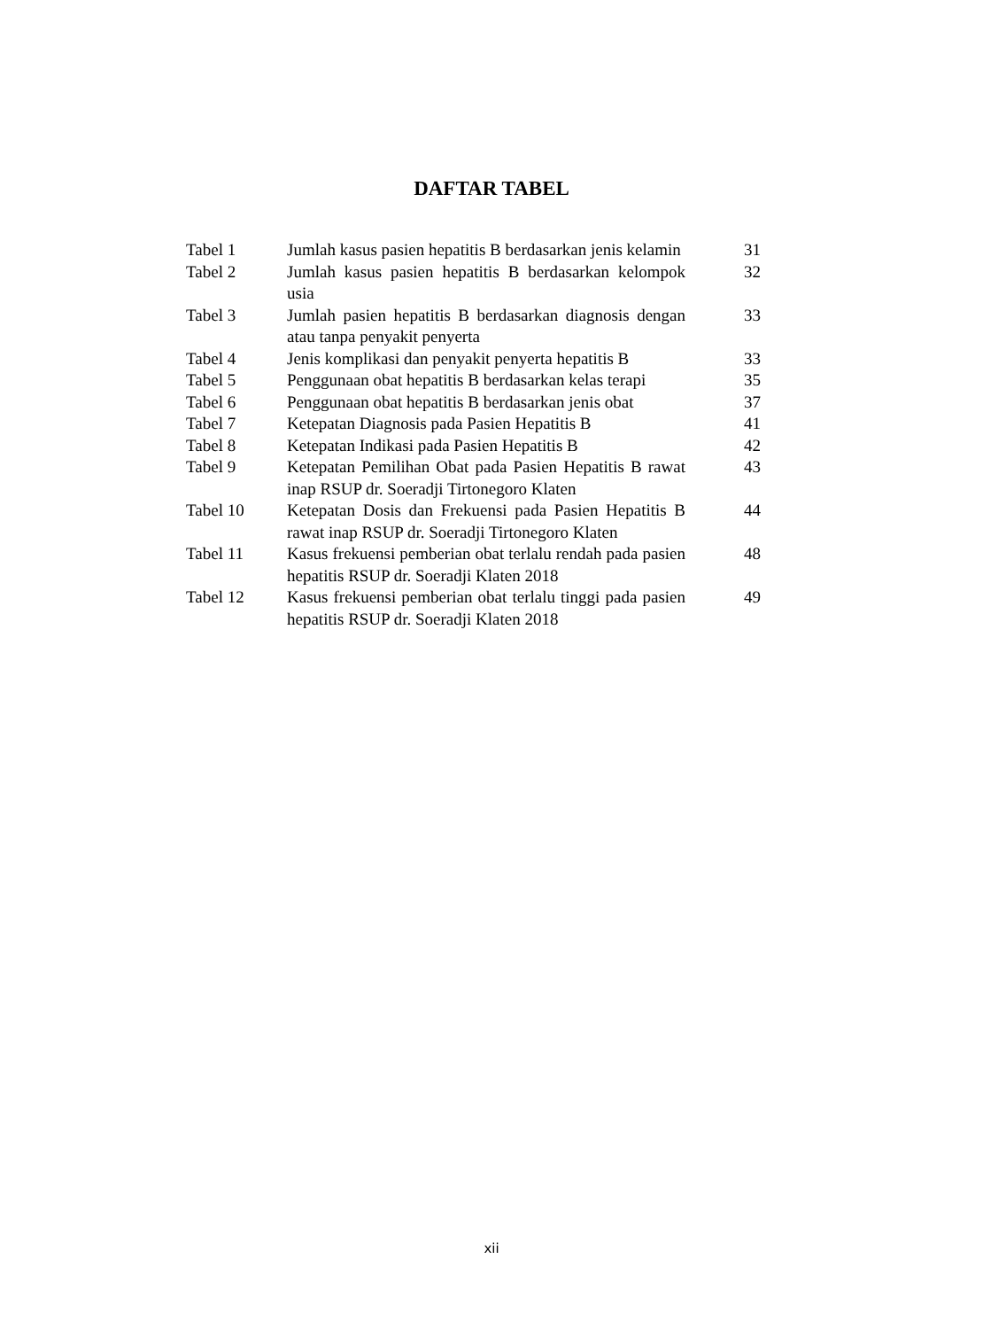DAFTAR TABEL
| Tabel 1 | Jumlah kasus pasien hepatitis B berdasarkan jenis kelamin | 31 |
| Tabel 2 | Jumlah kasus pasien hepatitis B berdasarkan kelompok usia | 32 |
| Tabel 3 | Jumlah pasien hepatitis B berdasarkan diagnosis dengan atau tanpa penyakit penyerta | 33 |
| Tabel 4 | Jenis komplikasi dan penyakit penyerta hepatitis B | 33 |
| Tabel 5 | Penggunaan obat hepatitis B berdasarkan kelas terapi | 35 |
| Tabel 6 | Penggunaan obat hepatitis B berdasarkan jenis obat | 37 |
| Tabel 7 | Ketepatan Diagnosis pada Pasien Hepatitis B | 41 |
| Tabel 8 | Ketepatan Indikasi pada Pasien Hepatitis B | 42 |
| Tabel 9 | Ketepatan Pemilihan Obat pada Pasien Hepatitis B rawat inap RSUP dr. Soeradji Tirtonegoro Klaten | 43 |
| Tabel 10 | Ketepatan Dosis dan Frekuensi pada Pasien Hepatitis B rawat inap RSUP dr. Soeradji Tirtonegoro Klaten | 44 |
| Tabel 11 | Kasus frekuensi pemberian obat terlalu rendah pada pasien hepatitis RSUP dr. Soeradji Klaten 2018 | 48 |
| Tabel 12 | Kasus frekuensi pemberian obat terlalu tinggi pada pasien hepatitis RSUP dr. Soeradji Klaten 2018 | 49 |
xii